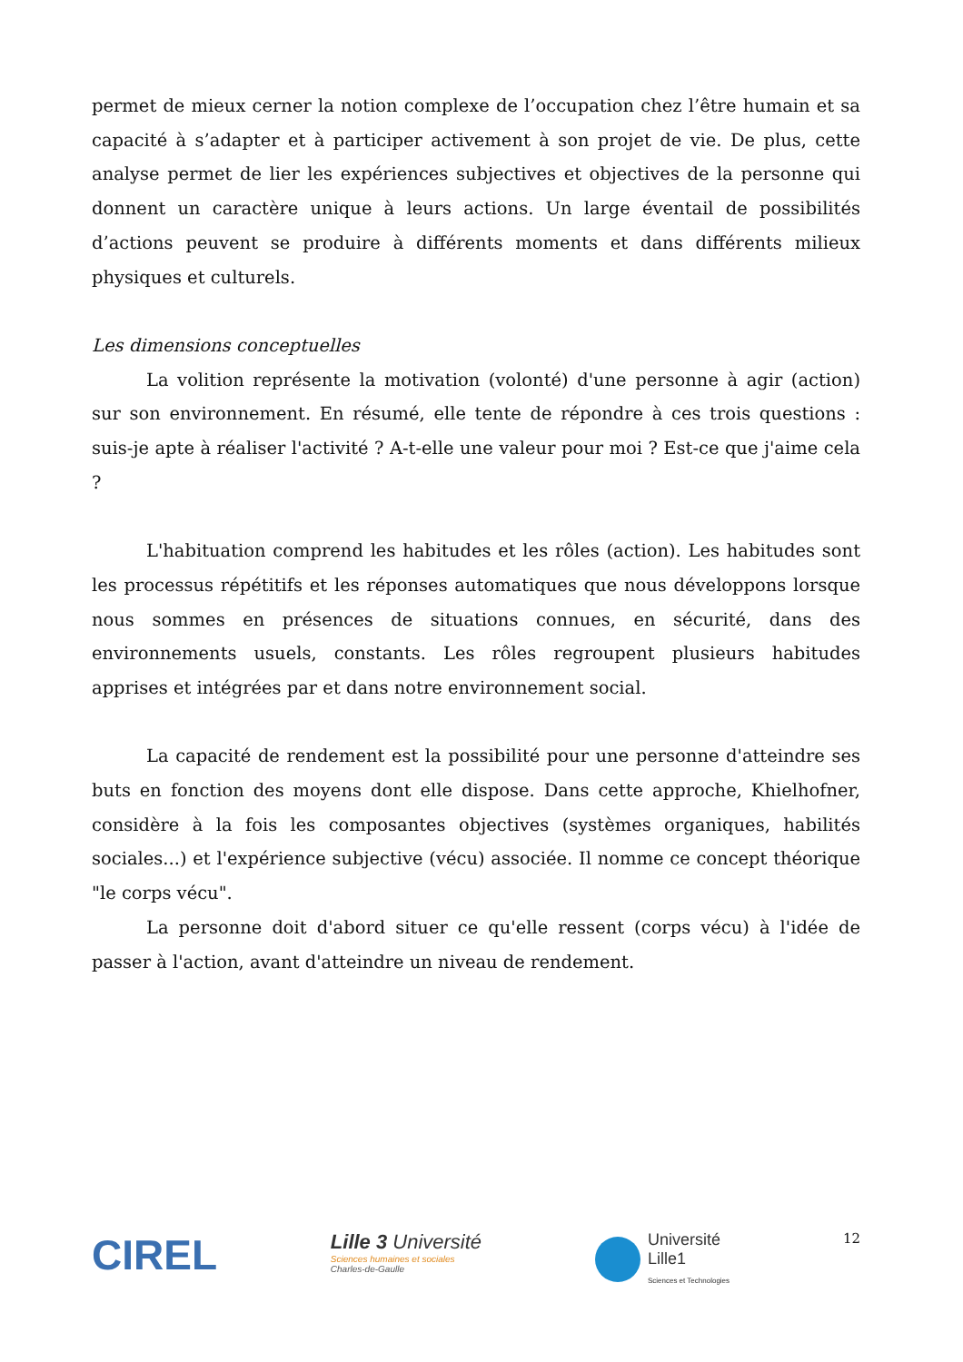permet de mieux cerner la notion complexe de l’occupation chez l’être humain et sa capacité à s’adapter et à participer activement à son projet de vie. De plus, cette analyse permet de lier les expériences subjectives et objectives de la personne qui donnent un caractère unique à leurs actions. Un large éventail de possibilités d’actions peuvent se produire à différents moments et dans différents milieux physiques et culturels.
Les dimensions conceptuelles
La volition représente la motivation (volonté) d'une personne à agir (action) sur son environnement. En résumé, elle tente de répondre à ces trois questions : suis-je apte à réaliser l'activité ? A-t-elle une valeur pour moi ? Est-ce que j'aime cela ?
L'habituation comprend les habitudes et les rôles (action). Les habitudes sont les processus répétitifs et les réponses automatiques que nous développons lorsque nous sommes en présences de situations connues, en sécurité, dans des environnements usuels, constants. Les rôles regroupent plusieurs habitudes apprises et intégrées par et dans notre environnement social.
La capacité de rendement est la possibilité pour une personne d'atteindre ses buts en fonction des moyens dont elle dispose. Dans cette approche, Khielhofner, considère à la fois les composantes objectives (systèmes organiques, habilités sociales...) et l'expérience subjective (vécu) associée. Il nomme ce concept théorique "le corps vécu".
La personne doit d'abord situer ce qu'elle ressent (corps vécu) à l'idée de passer à l'action, avant d'atteindre un niveau de rendement.
CIREL
Lille 3 Université
Sciences humaines et sociales
Charles-de-Gaulle
Université
Lille1
Sciences et Technologies
12